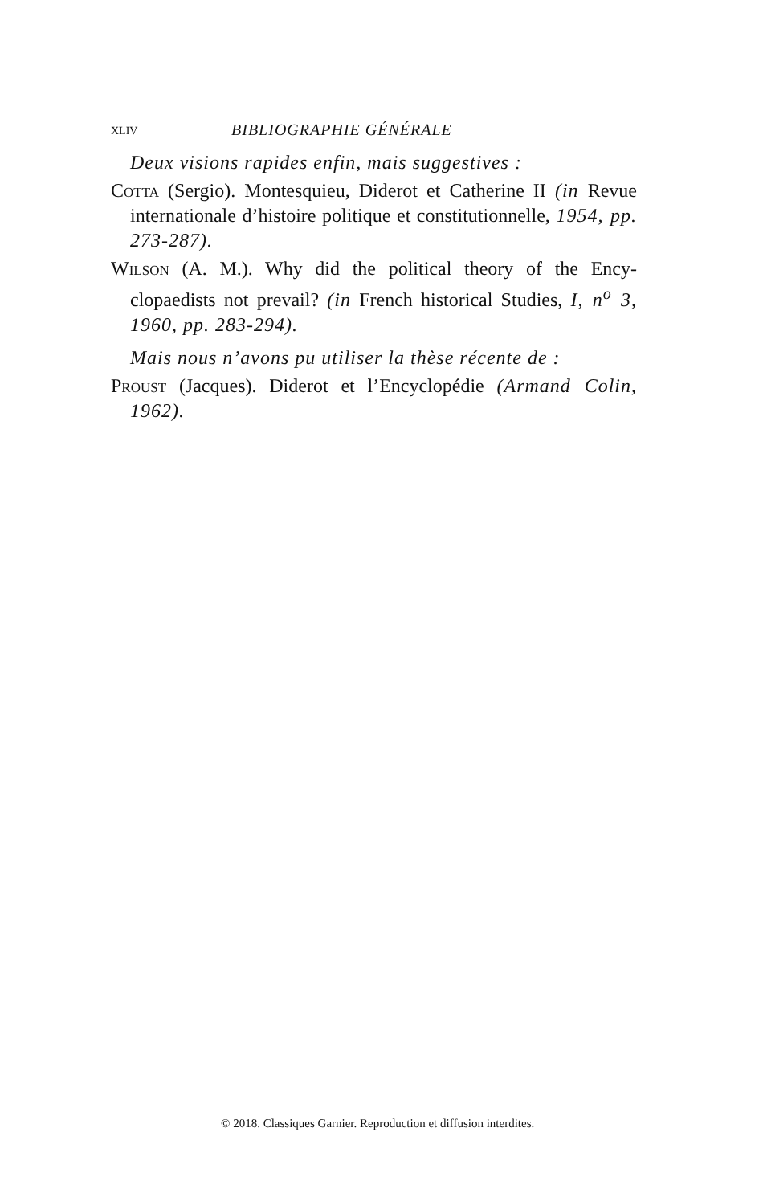XLIV BIBLIOGRAPHIE GÉNÉRALE
Deux visions rapides enfin, mais suggestives :
Cotta (Sergio). Montesquieu, Diderot et Catherine II (in Revue internationale d’histoire politique et constitution­nelle, 1954, pp. 273-287).
Wilson (A. M.). Why did the political theory of the Ency­clopaedists not prevail? (in French historical Studies, I, n<sup>o</sup> 3, 1960, pp. 283-294).
Mais nous n’avons pu utiliser la thèse récente de :
Proust (Jacques). Diderot et l’Encyclopédie (Armand Colin, 1962).
© 2018. Classiques Garnier. Reproduction et diffusion interdites.